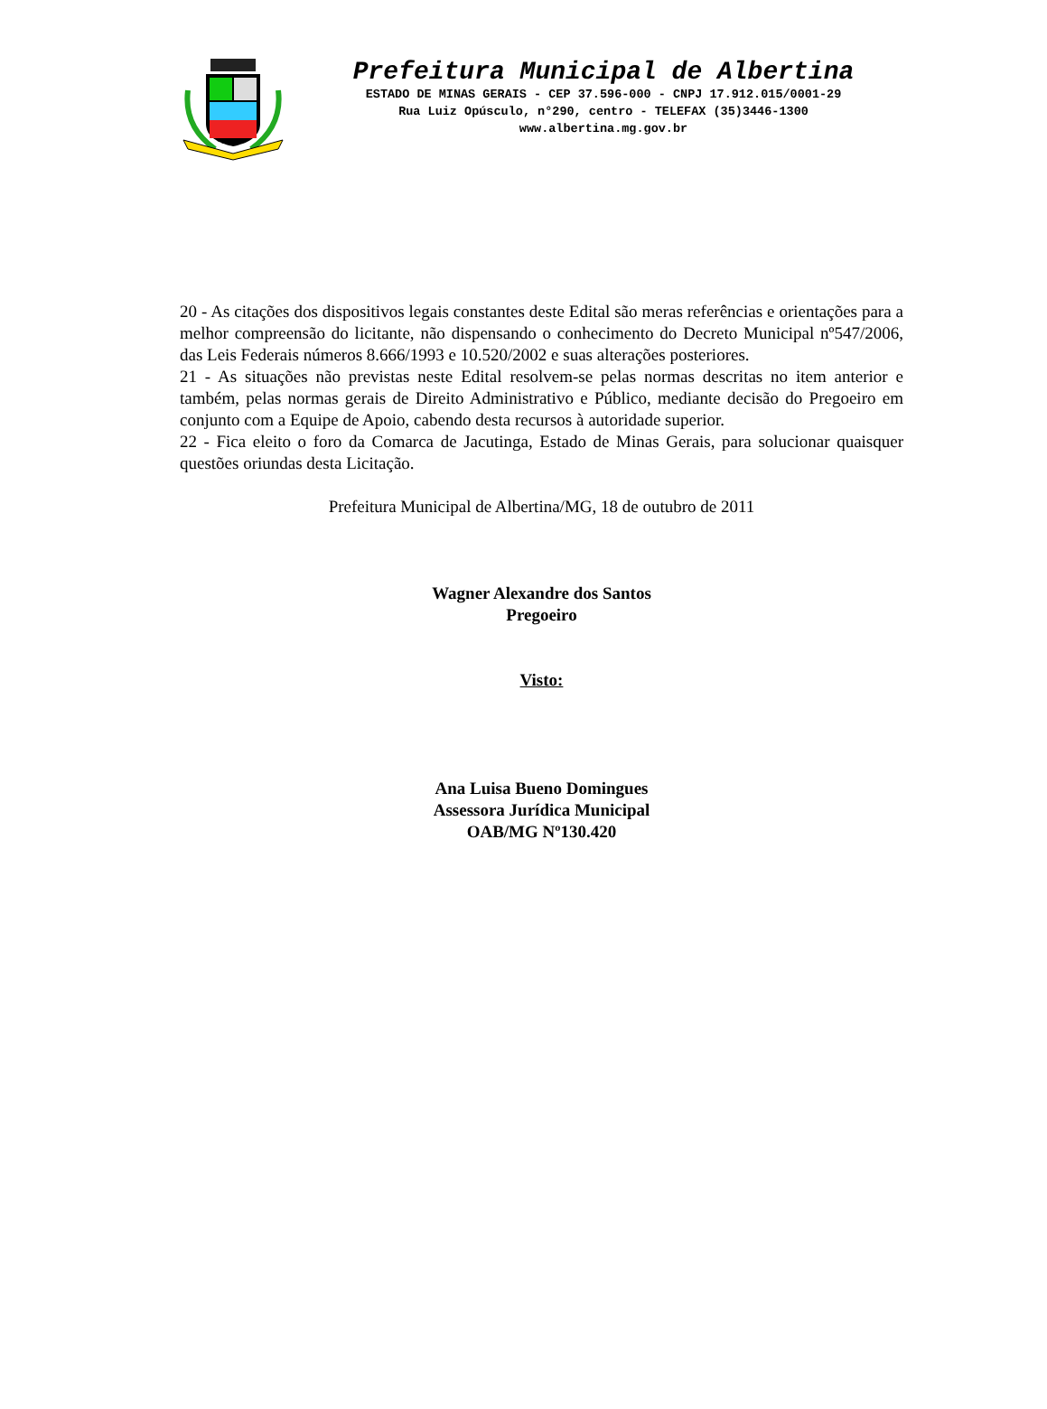Prefeitura Municipal de Albertina
ESTADO DE MINAS GERAIS - CEP 37.596-000 - CNPJ 17.912.015/0001-29
Rua Luiz Opúsculo, n°290, centro - TELEFAX (35)3446-1300
www.albertina.mg.gov.br
20 - As citações dos dispositivos legais constantes deste Edital são meras referências e orientações para a melhor compreensão do licitante, não dispensando o conhecimento do Decreto Municipal nº547/2006, das Leis Federais números 8.666/1993 e 10.520/2002 e suas alterações posteriores.
21 - As situações não previstas neste Edital resolvem-se pelas normas descritas no item anterior e também, pelas normas gerais de Direito Administrativo e Público, mediante decisão do Pregoeiro em conjunto com a Equipe de Apoio, cabendo desta recursos à autoridade superior.
22 - Fica eleito o foro da Comarca de Jacutinga, Estado de Minas Gerais, para solucionar quaisquer questões oriundas desta Licitação.
Prefeitura Municipal de Albertina/MG, 18 de outubro de 2011
Wagner Alexandre dos Santos
Pregoeiro
Visto:
Ana Luisa Bueno Domingues
Assessora Jurídica Municipal
OAB/MG Nº130.420